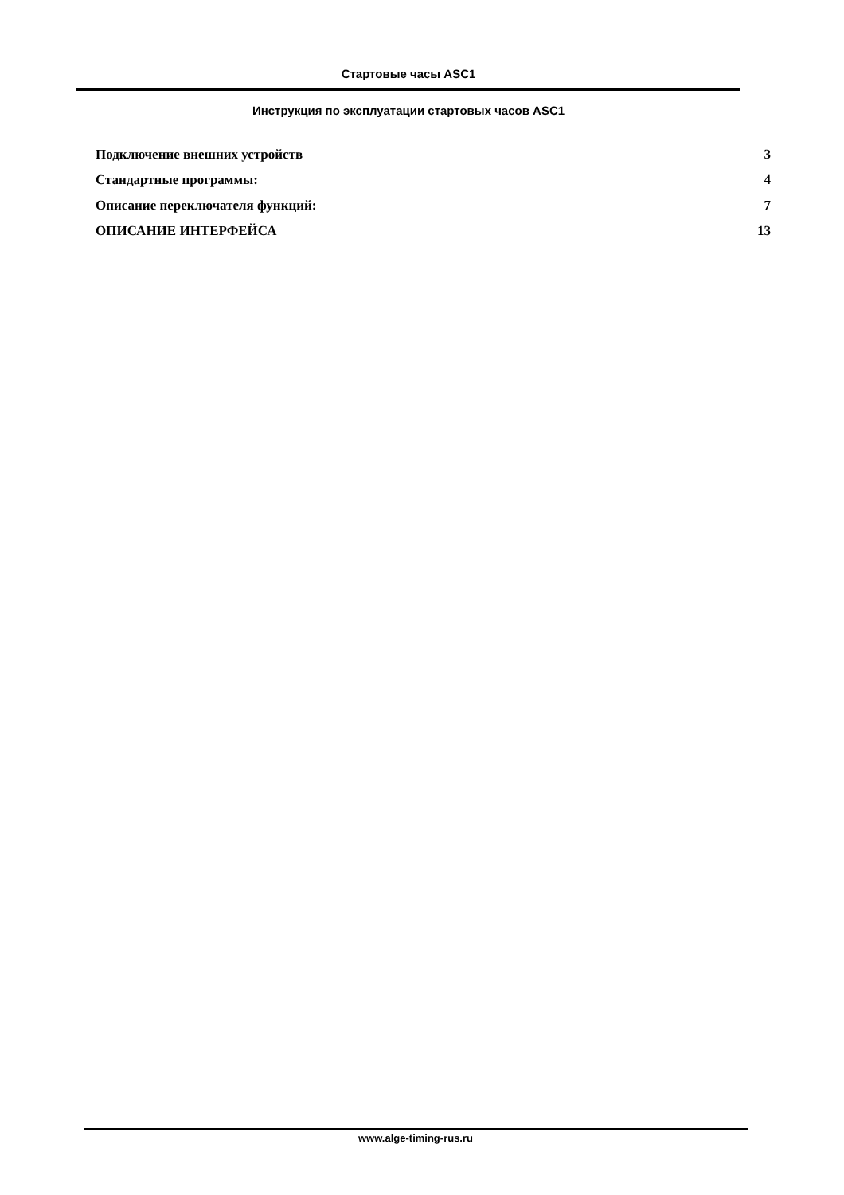Стартовые часы ASC1
Инструкция по эксплуатации стартовых часов ASC1
Подключение внешних устройств 3
Стандартные программы: 4
Описание переключателя функций: 7
ОПИСАНИЕ ИНТЕРФЕЙСА 13
www.alge-timing-rus.ru